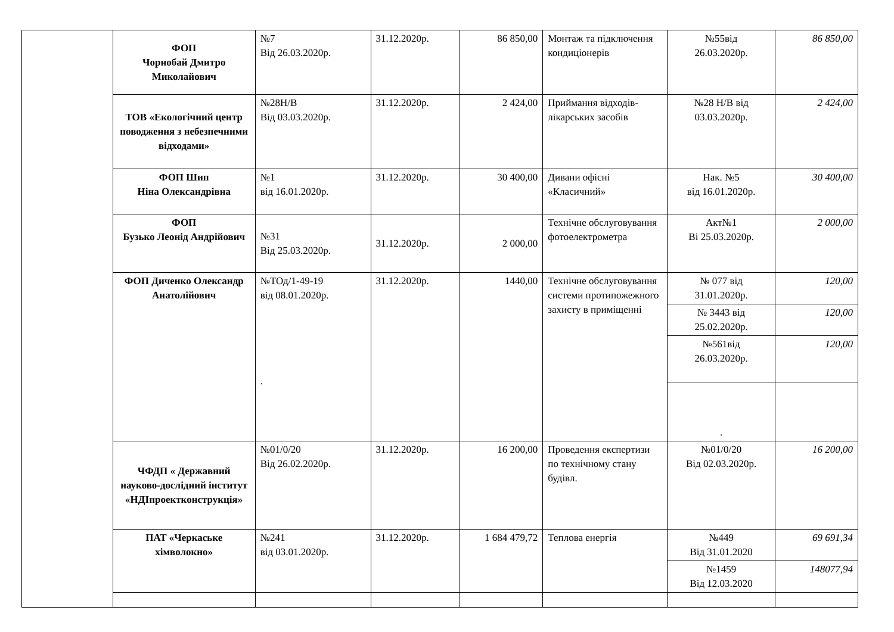| | ФОП Чорнобай Дмитро Миколайович | №7 Від 26.03.2020р. | 31.12.2020р. | 86 850,00 | Монтаж та підключення кондиціонерів | №55від 26.03.2020р. | 86 850,00 |
| | ТОВ «Екологічний центр поводження з небезпечними відходами» | №28Н/В Від 03.03.2020р. | 31.12.2020р. | 2 424,00 | Приймання відходів-лікарських засобів | №28 Н/В від 03.03.2020р. | 2 424,00 |
| | ФОП Шип Ніна Олександрівна | №1 від 16.01.2020р. | 31.12.2020р. | 30 400,00 | Дивани офісні «Класичний» | Нак. №5 від 16.01.2020р. | 30 400,00 |
| | ФОП Бузько Леонід Андрійович | №31 Від 25.03.2020р. | 31.12.2020р. | 2 000,00 | Технічне обслуговування фотоелектрометра | Акт№1 Ві 25.03.2020р. | 2 000,00 |
| | ФОП Диченко Олександр Анатолійович | №ТОд/1-49-19 від 08.01.2020р. . | 31.12.2020р. | 1440,00 | Технічне обслуговування системи протипожежного захисту в приміщенні | № 077 від 31.01.2020р. | 120,00 |
| | | | | | | № 3443 від 25.02.2020р. | 120,00 |
| | | | | | | №561від 26.03.2020р. | 120,00 |
| | | | | | | . | |
| | ЧФДП « Державний науково-дослідний інститут «НДІпроектконструкція» | №01/0/20 Від 26.02.2020р. | 31.12.2020р. | 16 200,00 | Проведення експертизи по технічному стану будівл. | №01/0/20 Від 02.03.2020р. | 16 200,00 |
| | ПАТ «Черкаське хімволокно» | №241 від 03.01.2020р. | 31.12.2020р. | 1 684 479,72 | Теплова енергія | №449 Від 31.01.2020 | 69 691,34 |
| | | | | | | №1459 Від 12.03.2020 | 148077,94 |